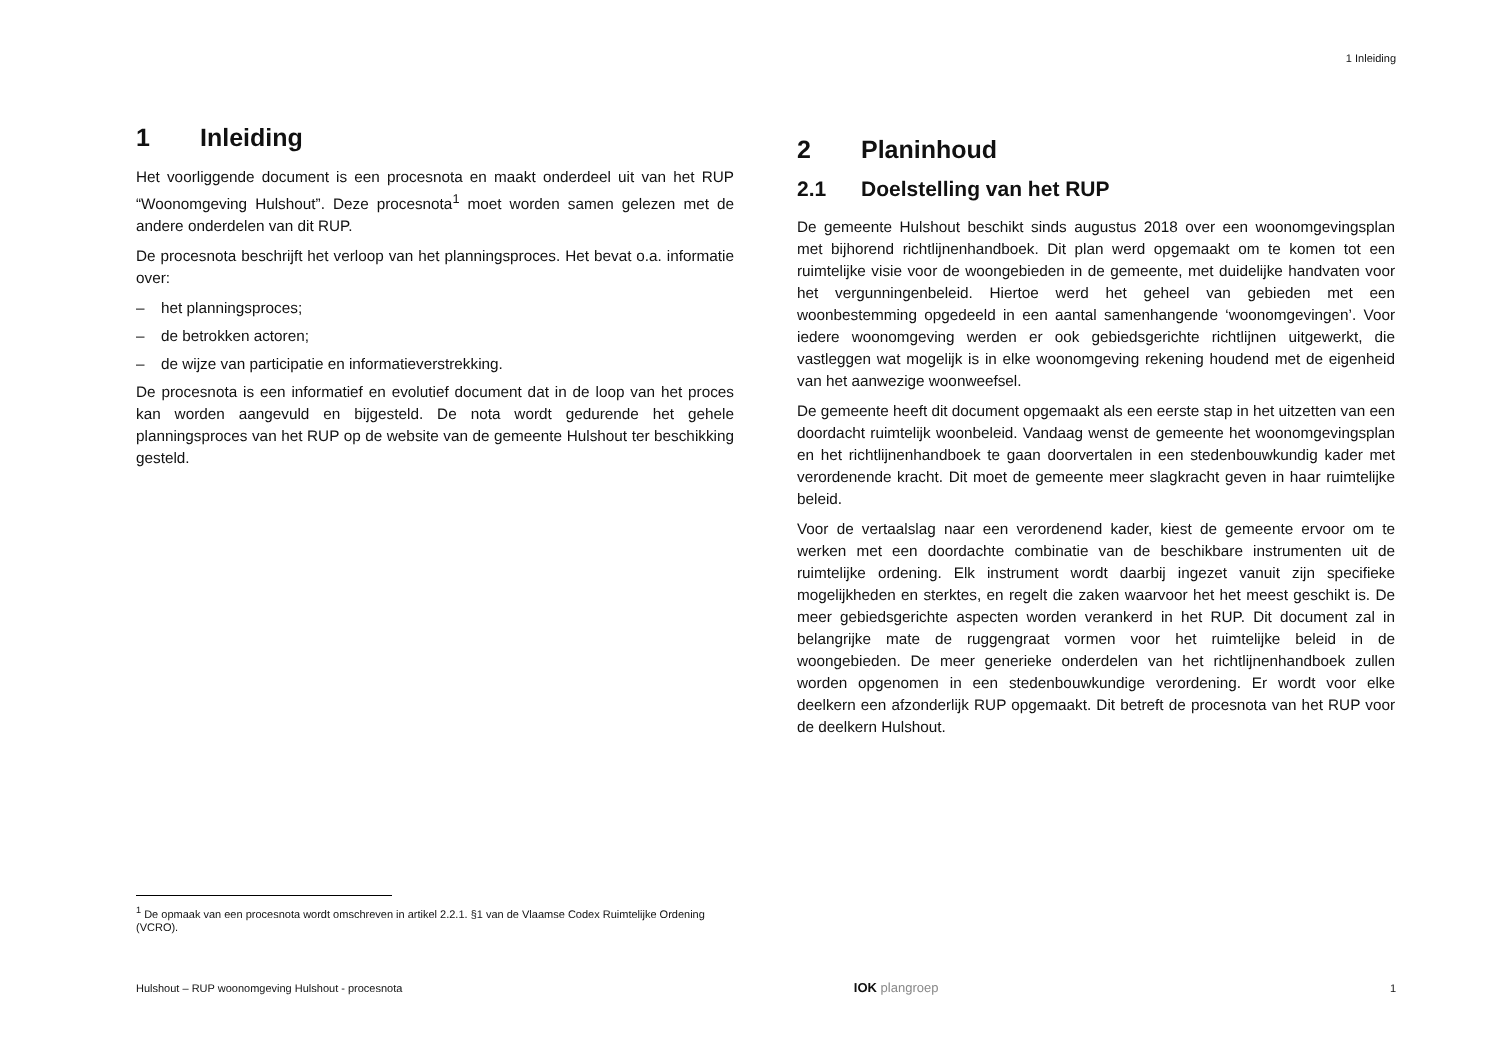1 Inleiding
1 Inleiding
Het voorliggende document is een procesnota en maakt onderdeel uit van het RUP “Woonomgeving Hulshout”. Deze procesnota<sup>1</sup> moet worden samen gelezen met de andere onderdelen van dit RUP.
De procesnota beschrijft het verloop van het planningsproces. Het bevat o.a. informatie over:
– het planningsproces;
– de betrokken actoren;
– de wijze van participatie en informatieverstrekking.
De procesnota is een informatief en evolutief document dat in de loop van het proces kan worden aangevuld en bijgesteld. De nota wordt gedurende het gehele planningsproces van het RUP op de website van de gemeente Hulshout ter beschikking gesteld.
2 Planinhoud
2.1 Doelstelling van het RUP
De gemeente Hulshout beschikt sinds augustus 2018 over een woonomgevingsplan met bijhorend richtlijnenhandboek. Dit plan werd opgemaakt om te komen tot een ruimtelijke visie voor de woongebieden in de gemeente, met duidelijke handvaten voor het vergunningenbeleid. Hiertoe werd het geheel van gebieden met een woonbestemming opgedeeld in een aantal samenhangende ‘woonomgevingen’. Voor iedere woonomgeving werden er ook gebiedsgerichte richtlijnen uitgewerkt, die vastleggen wat mogelijk is in elke woonomgeving rekening houdend met de eigenheid van het aanwezige woonweefsel.
De gemeente heeft dit document opgemaakt als een eerste stap in het uitzetten van een doordacht ruimtelijk woonbeleid. Vandaag wenst de gemeente het woonomgevingsplan en het richtlijnenhandboek te gaan doorvertalen in een stedenbouwkundig kader met verordenende kracht. Dit moet de gemeente meer slagkracht geven in haar ruimtelijke beleid.
Voor de vertaalslag naar een verordenend kader, kiest de gemeente ervoor om te werken met een doordachte combinatie van de beschikbare instrumenten uit de ruimtelijke ordening. Elk instrument wordt daarbij ingezet vanuit zijn specifieke mogelijkheden en sterktes, en regelt die zaken waarvoor het het meest geschikt is. De meer gebiedsgerichte aspecten worden verankerd in het RUP. Dit document zal in belangrijke mate de ruggengraat vormen voor het ruimtelijke beleid in de woongebieden. De meer generieke onderdelen van het richtlijnenhandboek zullen worden opgenomen in een stedenbouwkundige verordening. Er wordt voor elke deelkern een afzonderlijk RUP opgemaakt. Dit betreft de procesnota van het RUP voor de deelkern Hulshout.
<sup>1</sup> De opmaak van een procesnota wordt omschreven in artikel 2.2.1. §1 van de Vlaamse Codex Ruimtelijke Ordening (VCRO).
Hulshout – RUP woonomgeving Hulshout - procesnota IOK plangroep 1